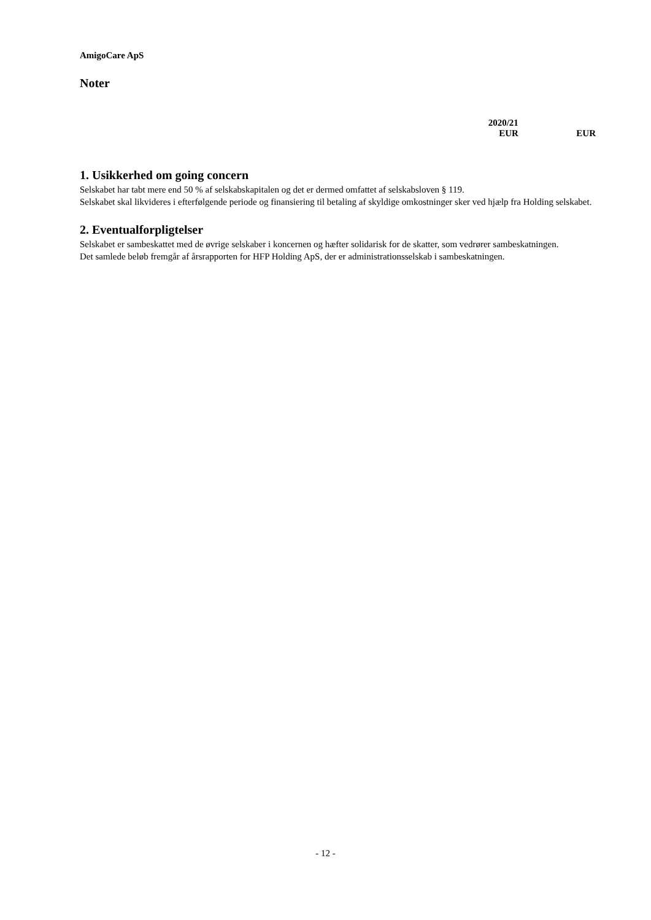AmigoCare ApS
Noter
| | 2020/21 | |
| | EUR | EUR |
1. Usikkerhed om going concern
Selskabet har tabt mere end 50 % af selskabskapitalen og det er dermed omfattet af selskabsloven § 119.
Selskabet skal likvideres i efterfølgende periode og finansiering til betaling af skyldige omkostninger sker ved hjælp fra Holding selskabet.
2. Eventualforpligtelser
Selskabet er sambeskattet med de øvrige selskaber i koncernen og hæfter solidarisk for de skatter, som vedrører sambeskatningen.
Det samlede beløb fremgår af årsrapporten for HFP Holding ApS, der er administrationsselskab i sambeskatningen.
- 12 -